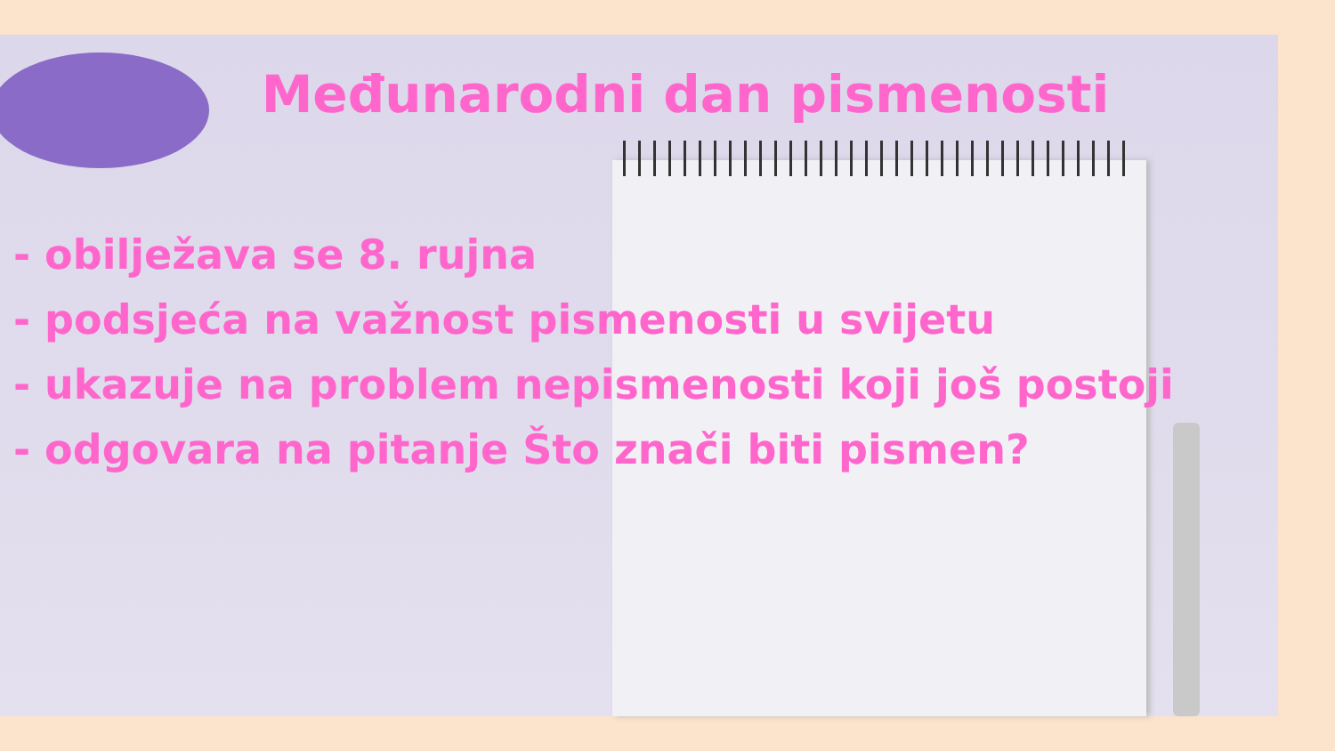Međunarodni dan pismenosti
- obilježava se 8. rujna
- podsjeća na važnost pismenosti u svijetu
- ukazuje na problem nepismenosti koji još postoji
- odgovara na pitanje Što znači biti pismen?